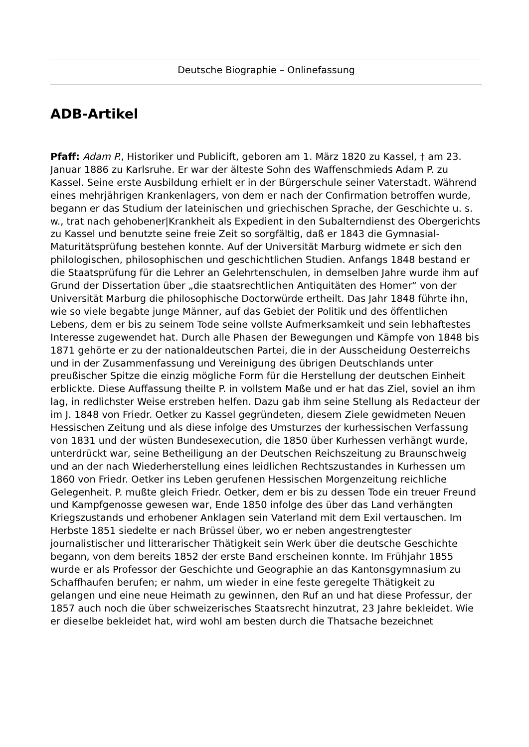Deutsche Biographie – Onlinefassung
ADB-Artikel
Pfaff: Adam P., Historiker und Publicift, geboren am 1. März 1820 zu Kassel, † am 23. Januar 1886 zu Karlsruhe. Er war der älteste Sohn des Waffenschmieds Adam P. zu Kassel. Seine erste Ausbildung erhielt er in der Bürgerschule seiner Vaterstadt. Während eines mehrjährigen Krankenlagers, von dem er nach der Confirmation betroffen wurde, begann er das Studium der lateinischen und griechischen Sprache, der Geschichte u. s. w., trat nach gehobener|Krankheit als Expedient in den Subalterndienst des Obergerichts zu Kassel und benutzte seine freie Zeit so sorgfältig, daß er 1843 die Gymnasial-Maturitätsprüfung bestehen konnte. Auf der Universität Marburg widmete er sich den philologischen, philosophischen und geschichtlichen Studien. Anfangs 1848 bestand er die Staatsprüfung für die Lehrer an Gelehrtenschulen, in demselben Jahre wurde ihm auf Grund der Dissertation über „die staatsrechtlichen Antiquitäten des Homer“ von der Universität Marburg die philosophische Doctorwürde ertheilt. Das Jahr 1848 führte ihn, wie so viele begabte junge Männer, auf das Gebiet der Politik und des öffentlichen Lebens, dem er bis zu seinem Tode seine vollste Aufmerksamkeit und sein lebhaftestes Interesse zugewendet hat. Durch alle Phasen der Bewegungen und Kämpfe von 1848 bis 1871 gehörte er zu der nationaldeutschen Partei, die in der Ausscheidung Oesterreichs und in der Zusammenfassung und Vereinigung des übrigen Deutschlands unter preußischer Spitze die einzig mögliche Form für die Herstellung der deutschen Einheit erblickte. Diese Auffassung theilte P. in vollstem Maße und er hat das Ziel, soviel an ihm lag, in redlichster Weise erstreben helfen. Dazu gab ihm seine Stellung als Redacteur der im J. 1848 von Friedr. Oetker zu Kassel gegründeten, diesem Ziele gewidmeten Neuen Hessischen Zeitung und als diese infolge des Umsturzes der kurhessischen Verfassung von 1831 und der wüsten Bundesexecution, die 1850 über Kurhessen verhängt wurde, unterdrückt war, seine Betheiligung an der Deutschen Reichszeitung zu Braunschweig und an der nach Wiederherstellung eines leidlichen Rechtszustandes in Kurhessen um 1860 von Friedr. Oetker ins Leben gerufenen Hessischen Morgenzeitung reichliche Gelegenheit. P. mußte gleich Friedr. Oetker, dem er bis zu dessen Tode ein treuer Freund und Kampfgenosse gewesen war, Ende 1850 infolge des über das Land verhängten Kriegszustands und erhobener Anklagen sein Vaterland mit dem Exil vertauschen. Im Herbste 1851 siedelte er nach Brüssel über, wo er neben angestrengtester journalistischer und litterarischer Thätigkeit sein Werk über die deutsche Geschichte begann, von dem bereits 1852 der erste Band erscheinen konnte. Im Frühjahr 1855 wurde er als Professor der Geschichte und Geographie an das Kantonsgymnasium zu Schaffhaufen berufen; er nahm, um wieder in eine feste geregelte Thätigkeit zu gelangen und eine neue Heimath zu gewinnen, den Ruf an und hat diese Professur, der 1857 auch noch die über schweizerisches Staatsrecht hinzutrat, 23 Jahre bekleidet. Wie er dieselbe bekleidet hat, wird wohl am besten durch die Thatsache bezeichnet